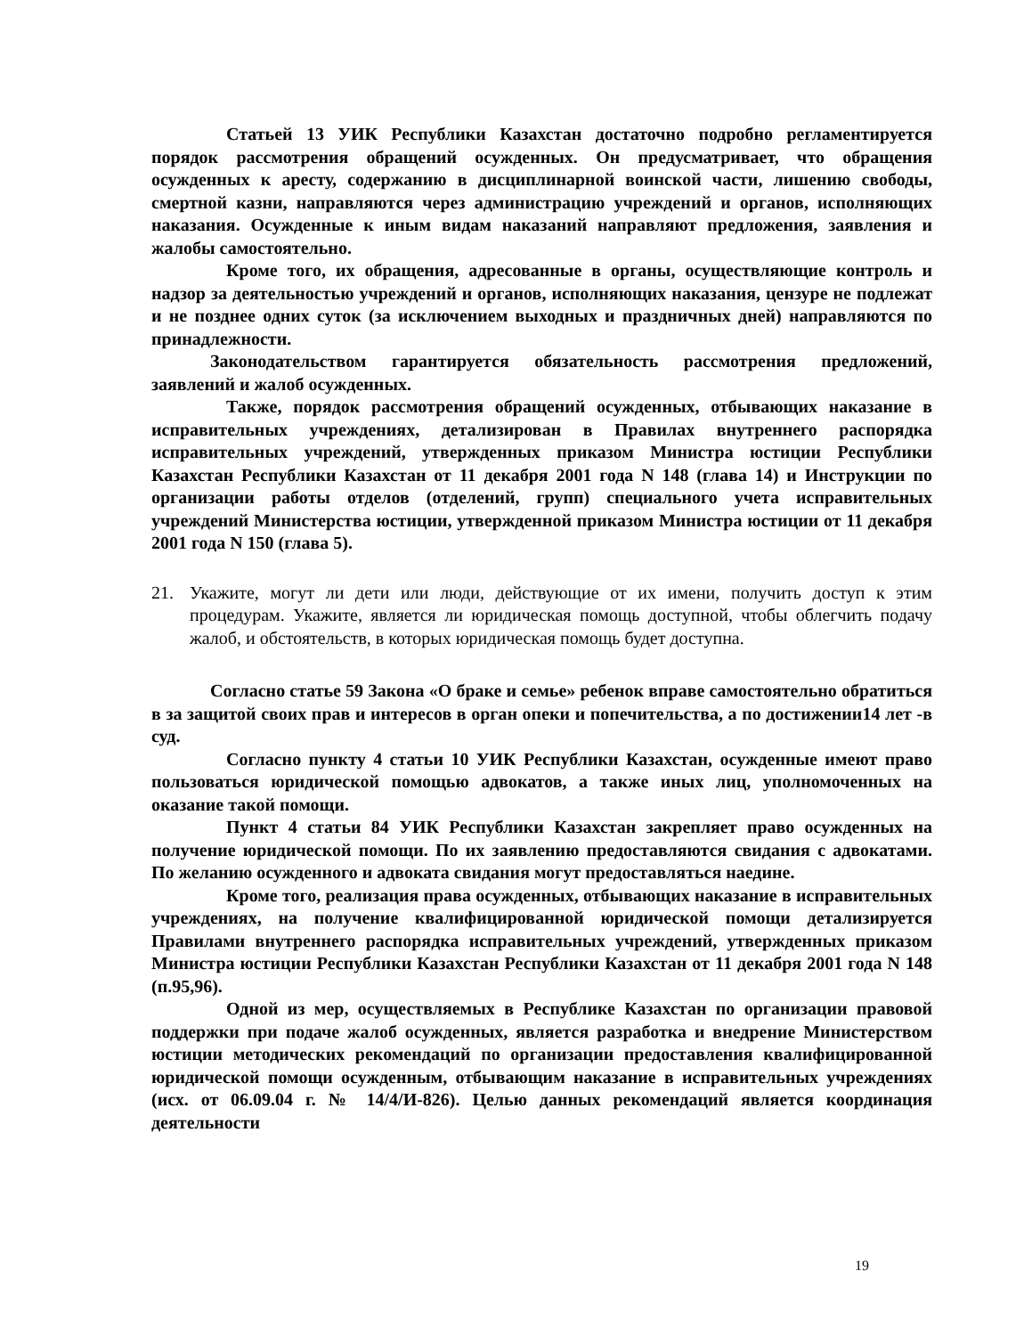Статьей 13 УИК Республики Казахстан достаточно подробно регламентируется порядок рассмотрения обращений осужденных. Он предусматривает, что обращения осужденных к аресту, содержанию в дисциплинарной воинской части, лишению свободы, смертной казни, направляются через администрацию учреждений и органов, исполняющих наказания. Осужденные к иным видам наказаний направляют предложения, заявления и жалобы самостоятельно.
Кроме того, их обращения, адресованные в органы, осуществляющие контроль и надзор за деятельностью учреждений и органов, исполняющих наказания, цензуре не подлежат и не позднее одних суток (за исключением выходных и праздничных дней) направляются по принадлежности.
Законодательством гарантируется обязательность рассмотрения предложений, заявлений и жалоб осужденных.
Также, порядок рассмотрения обращений осужденных, отбывающих наказание в исправительных учреждениях, детализирован в Правилах внутреннего распорядка исправительных учреждений, утвержденных приказом Министра юстиции Республики Казахстан Республики Казахстан от 11 декабря 2001 года N 148 (глава 14) и Инструкции по организации работы отделов (отделений, групп) специального учета исправительных учреждений Министерства юстиции, утвержденной приказом Министра юстиции от 11 декабря 2001 года N 150 (глава 5).
21. Укажите, могут ли дети или люди, действующие от их имени, получить доступ к этим процедурам. Укажите, является ли юридическая помощь доступной, чтобы облегчить подачу жалоб, и обстоятельств, в которых юридическая помощь будет доступна.
Согласно статье 59 Закона «О браке и семье» ребенок вправе самостоятельно обратиться в за защитой своих прав и интересов в орган опеки и попечительства, а по достижении14 лет -в суд.
Согласно пункту 4 статьи 10 УИК Республики Казахстан, осужденные имеют право пользоваться юридической помощью адвокатов, а также иных лиц, уполномоченных на оказание такой помощи.
Пункт 4 статьи 84 УИК Республики Казахстан закрепляет право осужденных на получение юридической помощи. По их заявлению предоставляются свидания с адвокатами. По желанию осужденного и адвоката свидания могут предоставляться наедине.
Кроме того, реализация права осужденных, отбывающих наказание в исправительных учреждениях, на получение квалифицированной юридической помощи детализируется Правилами внутреннего распорядка исправительных учреждений, утвержденных приказом Министра юстиции Республики Казахстан Республики Казахстан от 11 декабря 2001 года N 148 (п.95,96).
Одной из мер, осуществляемых в Республике Казахстан по организации правовой поддержки при подаче жалоб осужденных, является разработка и внедрение Министерством юстиции методических рекомендаций по организации предоставления квалифицированной юридической помощи осужденным, отбывающим наказание в исправительных учреждениях (исх. от 06.09.04 г. № 14/4/И-826). Целью данных рекомендаций является координация деятельности
19